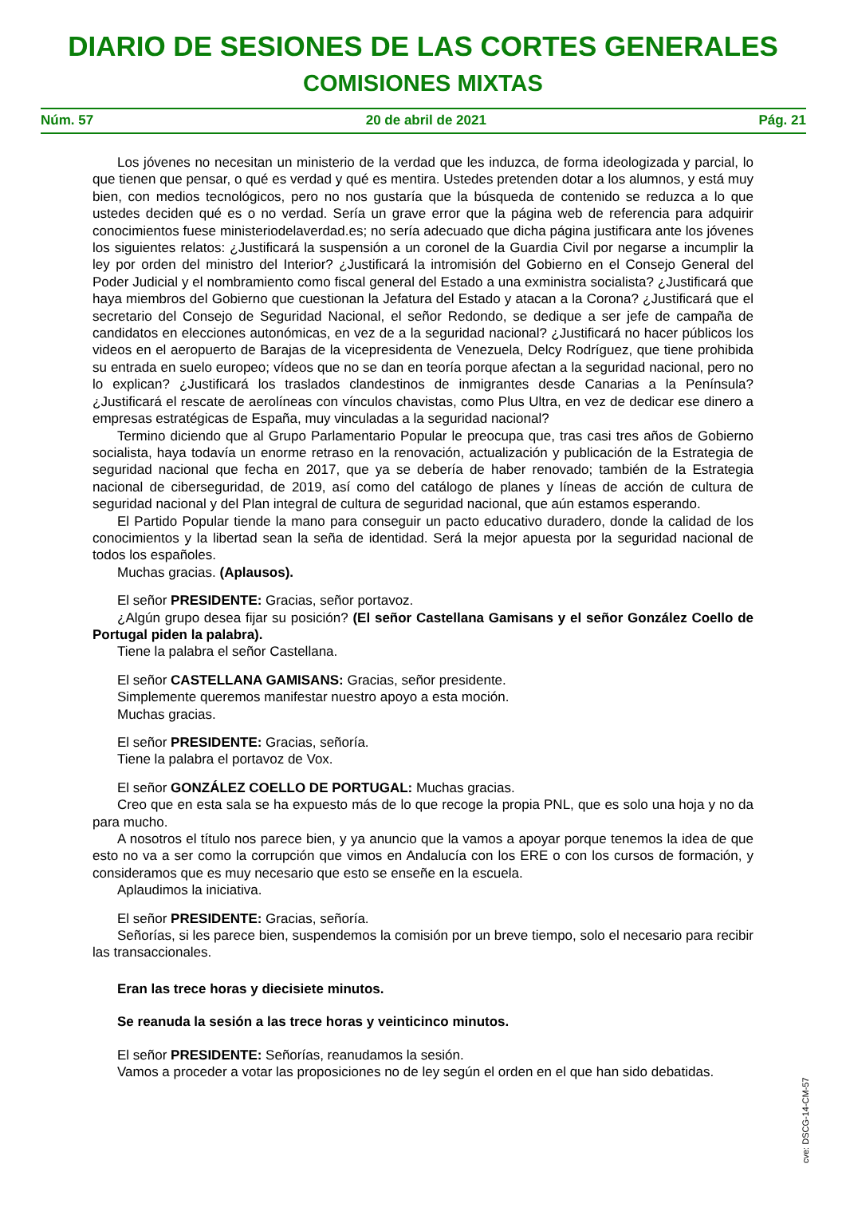DIARIO DE SESIONES DE LAS CORTES GENERALES
COMISIONES MIXTAS
Núm. 57 20 de abril de 2021 Pág. 21
Los jóvenes no necesitan un ministerio de la verdad que les induzca, de forma ideologizada y parcial, lo que tienen que pensar, o qué es verdad y qué es mentira. Ustedes pretenden dotar a los alumnos, y está muy bien, con medios tecnológicos, pero no nos gustaría que la búsqueda de contenido se reduzca a lo que ustedes deciden qué es o no verdad. Sería un grave error que la página web de referencia para adquirir conocimientos fuese ministeriodelaverdad.es; no sería adecuado que dicha página justificara ante los jóvenes los siguientes relatos: ¿Justificará la suspensión a un coronel de la Guardia Civil por negarse a incumplir la ley por orden del ministro del Interior? ¿Justificará la intromisión del Gobierno en el Consejo General del Poder Judicial y el nombramiento como fiscal general del Estado a una exministra socialista? ¿Justificará que haya miembros del Gobierno que cuestionan la Jefatura del Estado y atacan a la Corona? ¿Justificará que el secretario del Consejo de Seguridad Nacional, el señor Redondo, se dedique a ser jefe de campaña de candidatos en elecciones autonómicas, en vez de a la seguridad nacional? ¿Justificará no hacer públicos los videos en el aeropuerto de Barajas de la vicepresidenta de Venezuela, Delcy Rodríguez, que tiene prohibida su entrada en suelo europeo; vídeos que no se dan en teoría porque afectan a la seguridad nacional, pero no lo explican? ¿Justificará los traslados clandestinos de inmigrantes desde Canarias a la Península? ¿Justificará el rescate de aerolíneas con vínculos chavistas, como Plus Ultra, en vez de dedicar ese dinero a empresas estratégicas de España, muy vinculadas a la seguridad nacional?
Termino diciendo que al Grupo Parlamentario Popular le preocupa que, tras casi tres años de Gobierno socialista, haya todavía un enorme retraso en la renovación, actualización y publicación de la Estrategia de seguridad nacional que fecha en 2017, que ya se debería de haber renovado; también de la Estrategia nacional de ciberseguridad, de 2019, así como del catálogo de planes y líneas de acción de cultura de seguridad nacional y del Plan integral de cultura de seguridad nacional, que aún estamos esperando.
El Partido Popular tiende la mano para conseguir un pacto educativo duradero, donde la calidad de los conocimientos y la libertad sean la seña de identidad. Será la mejor apuesta por la seguridad nacional de todos los españoles.
Muchas gracias. (Aplausos).
El señor PRESIDENTE: Gracias, señor portavoz.
¿Algún grupo desea fijar su posición? (El señor Castellana Gamisans y el señor González Coello de Portugal piden la palabra).
Tiene la palabra el señor Castellana.
El señor CASTELLANA GAMISANS: Gracias, señor presidente.
Simplemente queremos manifestar nuestro apoyo a esta moción.
Muchas gracias.
El señor PRESIDENTE: Gracias, señoría.
Tiene la palabra el portavoz de Vox.
El señor GONZÁLEZ COELLO DE PORTUGAL: Muchas gracias.
Creo que en esta sala se ha expuesto más de lo que recoge la propia PNL, que es solo una hoja y no da para mucho.
A nosotros el título nos parece bien, y ya anuncio que la vamos a apoyar porque tenemos la idea de que esto no va a ser como la corrupción que vimos en Andalucía con los ERE o con los cursos de formación, y consideramos que es muy necesario que esto se enseñe en la escuela.
Aplaudimos la iniciativa.
El señor PRESIDENTE: Gracias, señoría.
Señorías, si les parece bien, suspendemos la comisión por un breve tiempo, solo el necesario para recibir las transaccionales.
Eran las trece horas y diecisiete minutos.
Se reanuda la sesión a las trece horas y veinticinco minutos.
El señor PRESIDENTE: Señorías, reanudamos la sesión.
Vamos a proceder a votar las proposiciones no de ley según el orden en el que han sido debatidas.
cve: DSCG-14-CM-57